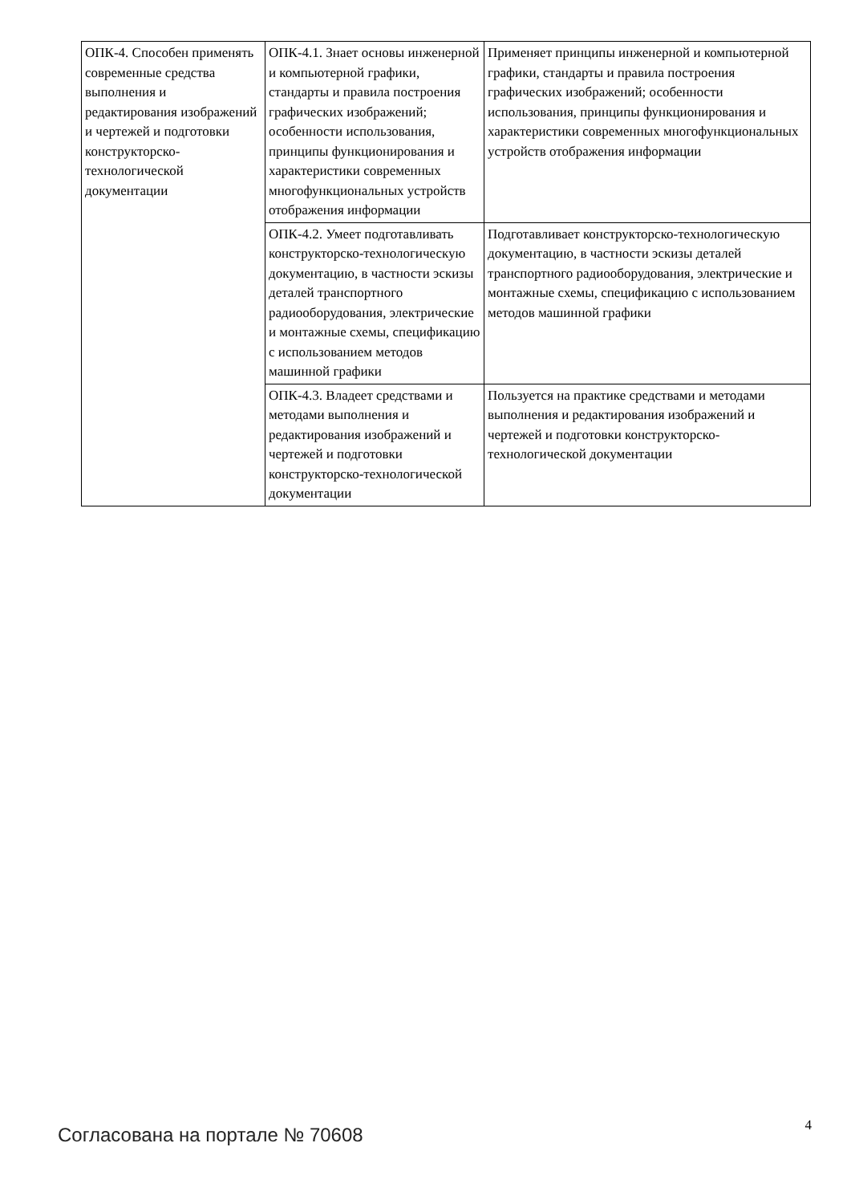| ОПК-4. Способен применять современные средства выполнения и редактирования изображений и чертежей и подготовки конструкторско-технологической документации | ОПК-4.1. Знает основы инженерной и компьютерной графики, стандарты и правила построения графических изображений; особенности использования, принципы функционирования и характеристики современных многофункциональных устройств отображения информации | Применяет принципы инженерной и компьютерной графики, стандарты и правила построения графических изображений; особенности использования, принципы функционирования и характеристики современных многофункциональных устройств отображения информации |
| | ОПК-4.2. Умеет подготавливать конструкторско-технологическую документацию, в частности эскизы деталей транспортного радиооборудования, электрические и монтажные схемы, спецификацию с использованием методов машинной графики | Подготавливает конструкторско-технологическую документацию, в частности эскизы деталей транспортного радиооборудования, электрические и монтажные схемы, спецификацию с использованием методов машинной графики |
| | ОПК-4.3. Владеет средствами и методами выполнения и редактирования изображений и чертежей и подготовки конструкторско-технологической документации | Пользуется на практике средствами и методами выполнения и редактирования изображений и чертежей и подготовки конструкторско-технологической документации |
Согласована на портале № 70608 4